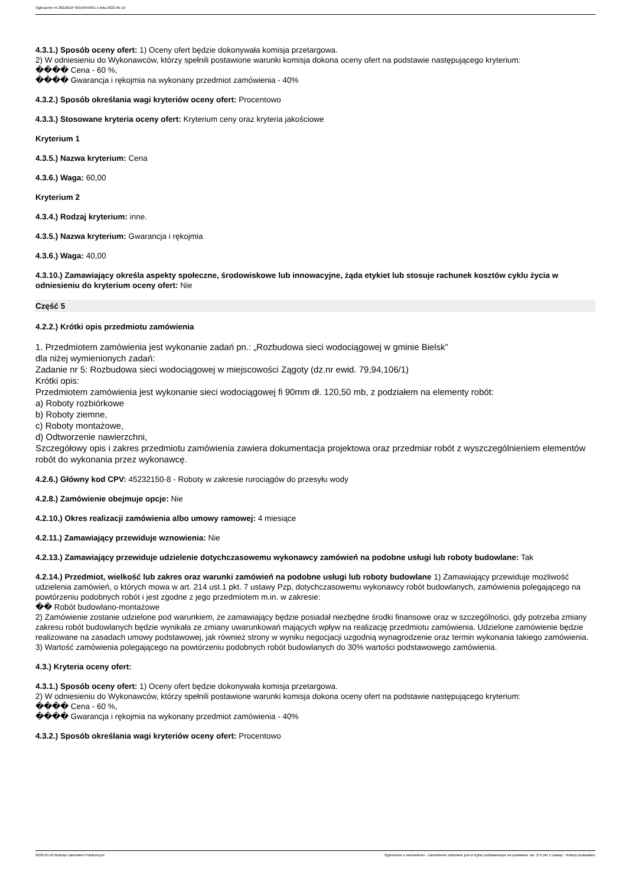Ogłoszenie nr 2022/BZP 00150459/01 z dnia 2022-05-10
4.3.1.) Sposób oceny ofert: 1) Oceny ofert będzie dokonywała komisja przetargowa.
2) W odniesieniu do Wykonawców, którzy spełnili postawione warunki komisja dokona oceny ofert na podstawie następującego kryterium:
���� Cena - 60 %,
���� Gwarancja i rękojmia na wykonany przedmiot zamówienia - 40%
4.3.2.) Sposób określania wagi kryteriów oceny ofert: Procentowo
4.3.3.) Stosowane kryteria oceny ofert: Kryterium ceny oraz kryteria jakościowe
Kryterium 1
4.3.5.) Nazwa kryterium: Cena
4.3.6.) Waga: 60,00
Kryterium 2
4.3.4.) Rodzaj kryterium: inne.
4.3.5.) Nazwa kryterium: Gwarancja i rękojmia
4.3.6.) Waga: 40,00
4.3.10.) Zamawiający określa aspekty społeczne, środowiskowe lub innowacyjne, żąda etykiet lub stosuje rachunek kosztów cyklu życia w odniesieniu do kryterium oceny ofert: Nie
Część 5
4.2.2.) Krótki opis przedmiotu zamówienia
1. Przedmiotem zamówienia jest wykonanie zadań pn.: „Rozbudowa sieci wodociągowej w gminie Bielsk”
dla niżej wymienionych zadań:
Zadanie nr 5: Rozbudowa sieci wodociągowej w miejscowości Zągoty (dz.nr ewid. 79,94,106/1)
Krótki opis:
Przedmiotem zamówienia jest wykonanie sieci wodociągowej fi 90mm dł. 120,50 mb, z podziałem na elementy robót:
a) Roboty rozbiórkowe
b) Roboty ziemne,
c) Roboty montażowe,
d) Odtworzenie nawierzchni,
Szczegółowy opis i zakres przedmiotu zamówienia zawiera dokumentacja projektowa oraz przedmiar robót z wyszczególnieniem elementów robót do wykonania przez wykonawcę.
4.2.6.) Główny kod CPV: 45232150-8 - Roboty w zakresie rurociągów do przesyłu wody
4.2.8.) Zamówienie obejmuje opcje: Nie
4.2.10.) Okres realizacji zamówienia albo umowy ramowej: 4 miesiące
4.2.11.) Zamawiający przewiduje wznowienia: Nie
4.2.13.) Zamawiający przewiduje udzielenie dotychczasowemu wykonawcy zamówień na podobne usługi lub roboty budowlane: Tak
4.2.14.) Przedmiot, wielkość lub zakres oraz warunki zamówień na podobne usługi lub roboty budowlane 1) Zamawiający przewiduje możliwość udzielenia zamówień, o których mowa w art. 214 ust.1 pkt. 7 ustawy Pzp, dotychczasowemu wykonawcy robót budowlanych, zamówienia polegającego na powtórzeniu podobnych robót i jest zgodne z jego przedmiotem m.in. w zakresie:
�� Robót budowlano-montażowe
2) Zamówienie zostanie udzielone pod warunkiem, że zamawiający będzie posiadał niezbędne środki finansowe oraz w szczególności, gdy potrzeba zmiany zakresu robót budowlanych będzie wynikała ze zmiany uwarunkowań mających wpływ na realizację przedmiotu zamówienia. Udzielone zamówienie będzie realizowane na zasadach umowy podstawowej, jak również strony w wyniku negocjacji uzgodnią wynagrodzenie oraz termin wykonania takiego zamówienia.
3) Wartość zamówienia polegającego na powtórzeniu podobnych robót budowlanych do 30% wartości podstawowego zamówienia.
4.3.) Kryteria oceny ofert:
4.3.1.) Sposób oceny ofert: 1) Oceny ofert będzie dokonywała komisja przetargowa.
2) W odniesieniu do Wykonawców, którzy spełnili postawione warunki komisja dokona oceny ofert na podstawie następującego kryterium:
���� Cena - 60 %,
���� Gwarancja i rękojmia na wykonany przedmiot zamówienia - 40%
4.3.2.) Sposób określania wagi kryteriów oceny ofert: Procentowo
2022-05-10 Biuletyn Zamówień Publicznych Ogłoszenie o zamówieniu - Zamówienie udzielane jest w trybie podstawowym na podstawie: art. 275 pkt 1 ustawy - Roboty budowlane